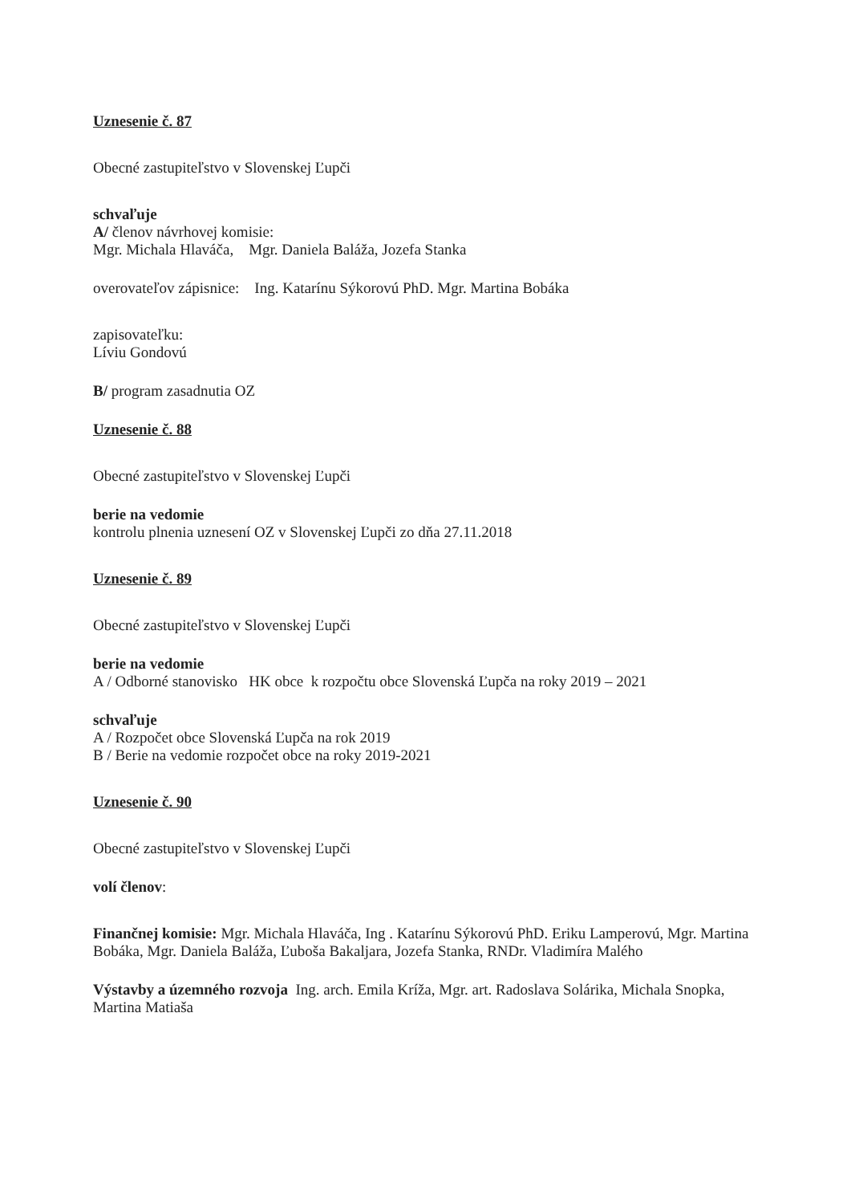Uznesenie č. 87
Obecné zastupiteľstvo v Slovenskej Ľupči
schvaľuje
A/ členov návrhovej komisie:
Mgr. Michala Hlaváča, Mgr. Daniela Baláža, Jozefa Stanka
overovateľov zápisnice: Ing. Katarínu Sýkorovú PhD. Mgr. Martina Bobáka
zapisovateľku:
Líviu Gondovú
B/ program zasadnutia OZ
Uznesenie č. 88
Obecné zastupiteľstvo v Slovenskej Ľupči
berie na vedomie
kontrolu plnenia uznesení OZ v Slovenskej Ľupči zo dňa 27.11.2018
Uznesenie č. 89
Obecné zastupiteľstvo v Slovenskej Ľupči
berie na vedomie
A / Odborné stanovisko HK obce k rozpočtu obce Slovenská Ľupča na roky 2019 – 2021
schvaľuje
A / Rozpočet obce Slovenská Ľupča na rok 2019
B / Berie na vedomie rozpočet obce na roky 2019-2021
Uznesenie č. 90
Obecné zastupiteľstvo v Slovenskej Ľupči
volí členov:
Finančnej komisie: Mgr. Michala Hlaváča, Ing . Katarínu Sýkorovú PhD. Eriku Lamperovú, Mgr. Martina Bobáka, Mgr. Daniela Baláža, Ľuboša Bakaljara, Jozefa Stanka, RNDr. Vladimíra Malého
Výstavby a územného rozvoja Ing. arch. Emila Kríža, Mgr. art. Radoslava Solárika, Michala Snopka, Martina Matiaša